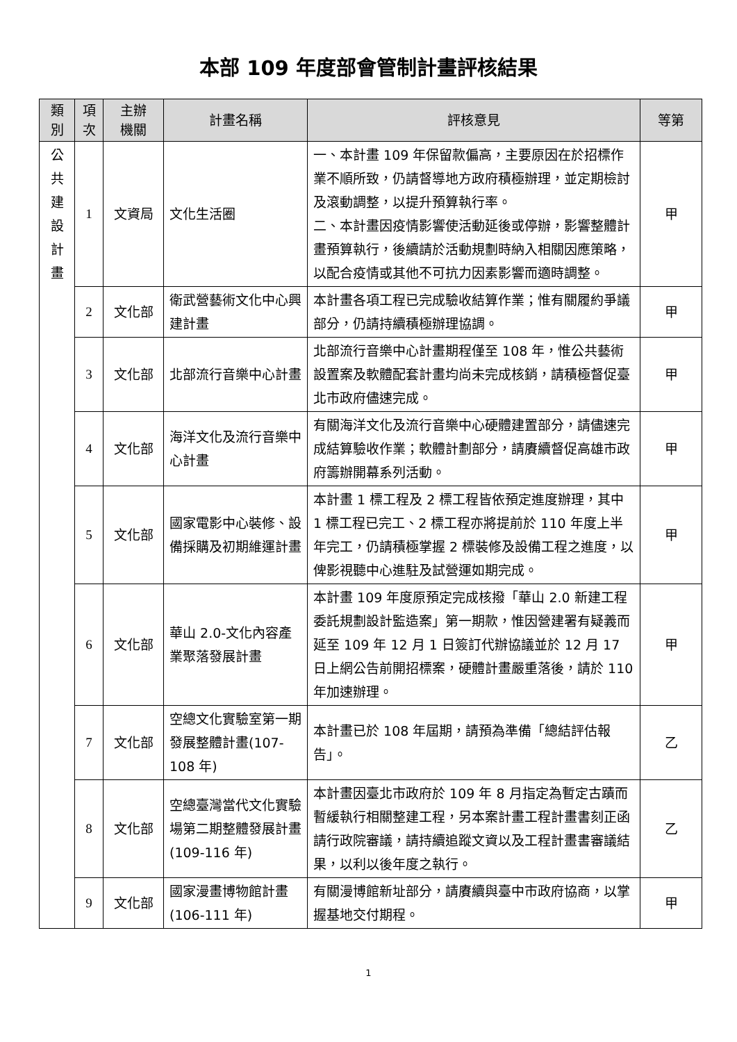本部 109 年度部會管制計畫評核結果
| 類 別 | 項 次 | 主辦 機關 | 計畫名稱 | 評核意見 | 等第 |
| --- | --- | --- | --- | --- | --- |
| 公 共 建 設 計 畫 | 1 | 文資局 | 文化生活圈 | 一、本計畫 109 年保留款偏高，主要原因在於招標作業不順所致，仍請督導地方政府積極辦理，並定期檢討及滾動調整，以提升預算執行率。 二、本計畫因疫情影響使活動延後或停辦，影響整體計畫預算執行，後續請於活動規劃時納入相關因應策略，以配合疫情或其他不可抗力因素影響而適時調整。 | 甲 |
| | 2 | 文化部 | 衛武營藝術文化中心興建計畫 | 本計畫各項工程已完成驗收結算作業；惟有關履約爭議部分，仍請持續積極辦理協調。 | 甲 |
| | 3 | 文化部 | 北部流行音樂中心計畫 | 北部流行音樂中心計畫期程僅至 108 年，惟公共藝術設置案及軟體配套計畫均尚未完成核銷，請積極督促臺北市政府儘速完成。 | 甲 |
| | 4 | 文化部 | 海洋文化及流行音樂中心計畫 | 有關海洋文化及流行音樂中心硬體建置部分，請儘速完成結算驗收作業；軟體計劃部分，請賡續督促高雄市政府籌辦開幕系列活動。 | 甲 |
| | 5 | 文化部 | 國家電影中心裝修、設備採購及初期維運計畫 | 本計畫 1 標工程及 2 標工程皆依預定進度辦理，其中 1 標工程已完工、2 標工程亦將提前於 110 年度上半年完工，仍請積極掌握 2 標裝修及設備工程之進度，以俾影視聽中心進駐及試營運如期完成。 | 甲 |
| | 6 | 文化部 | 華山 2.0-文化內容產業聚落發展計畫 | 本計畫 109 年度原預定完成核撥「華山 2.0 新建工程委託規劃設計監造案」第一期款，惟因營建署有疑義而延至 109 年 12 月 1 日簽訂代辦協議並於 12 月 17 日上網公告前開招標案，硬體計畫嚴重落後，請於 110 年加速辦理。 | 甲 |
| | 7 | 文化部 | 空總文化實驗室第一期發展整體計畫(107-108 年) | 本計畫已於 108 年屆期，請預為準備「總結評估報告」。 | 乙 |
| | 8 | 文化部 | 空總臺灣當代文化實驗場第二期整體發展計畫(109-116 年) | 本計畫因臺北市政府於 109 年 8 月指定為暫定古蹟而暫緩執行相關整建工程，另本案計畫工程計畫書刻正函請行政院審議，請持續追蹤文資以及工程計畫書審議結果，以利以後年度之執行。 | 乙 |
| | 9 | 文化部 | 國家漫畫博物館計畫(106-111 年) | 有關漫博館新址部分，請賡續與臺中市政府協商，以掌握基地交付期程。 | 甲 |
1